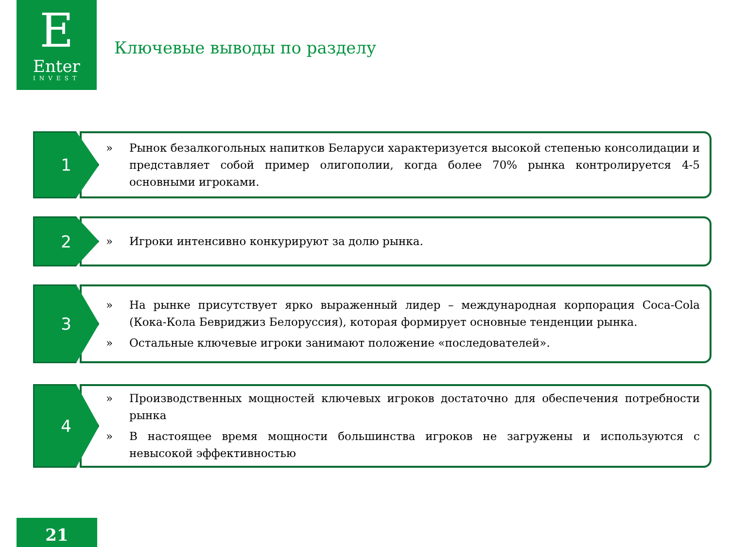E
Enter
INVEST
Ключевые выводы по разделу
1
» Рынок безалкогольных напитков Беларуси характеризуется высокой степенью консолидации и представляет собой пример олигополии, когда более 70% рынка контролируется 4-5 основными игроками.
2
» Игроки интенсивно конкурируют за долю рынка.
3
» На рынке присутствует ярко выраженный лидер – международная корпорация Coca-Cola (Кока-Кола Бевриджиз Белоруссия), которая формирует основные тенденции рынка.
» Остальные ключевые игроки занимают положение «последователей».
4
» Производственных мощностей ключевых игроков достаточно для обеспечения потребности рынка
» В настоящее время мощности большинства игроков не загружены и используются с невысокой эффективностью
21